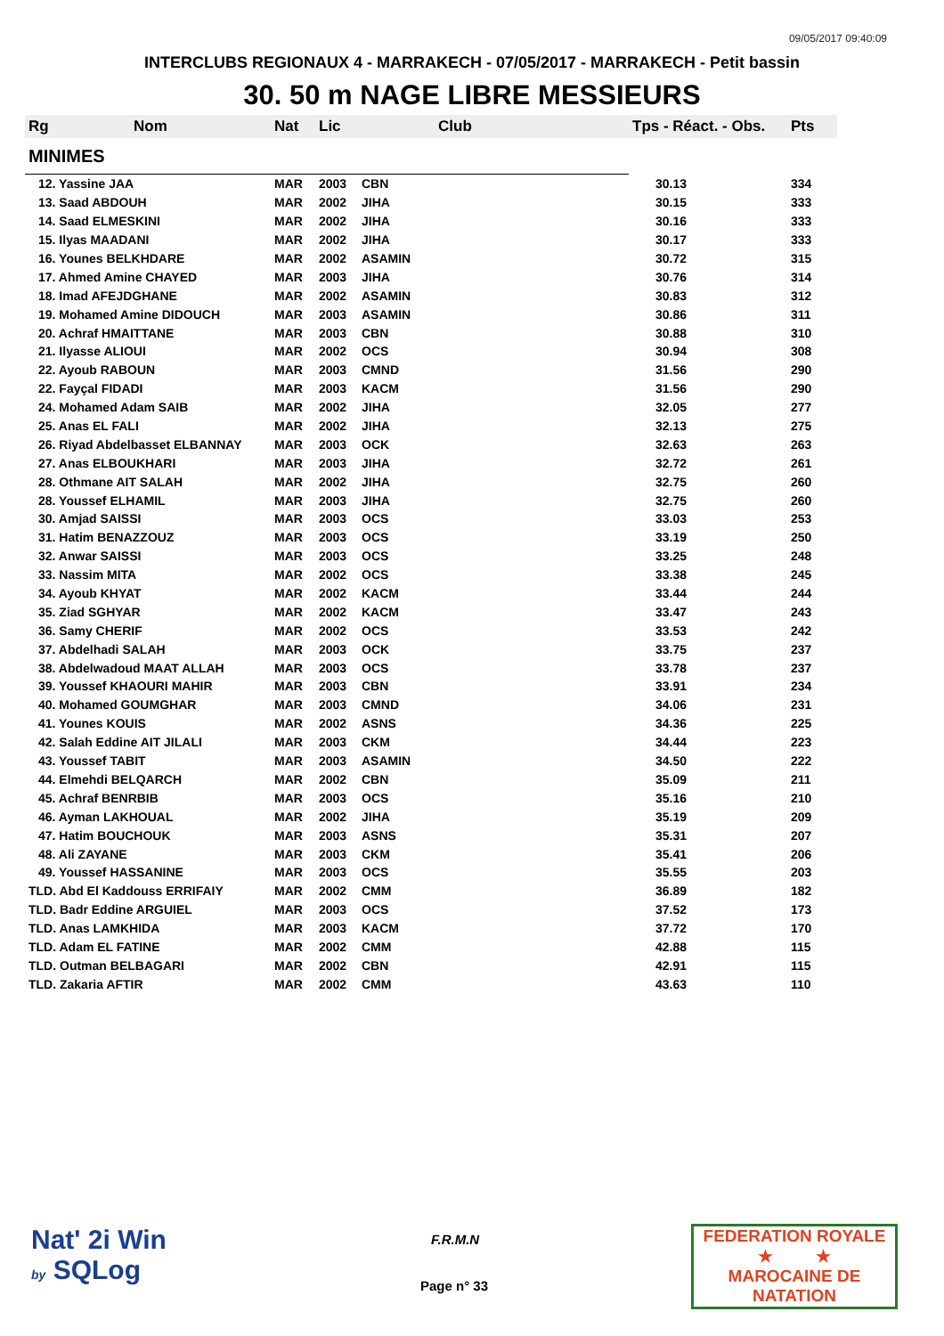09/05/2017 09:40:09
INTERCLUBS REGIONAUX 4 - MARRAKECH - 07/05/2017 - MARRAKECH - Petit bassin
30. 50 m NAGE LIBRE MESSIEURS
| Rg | Nom | Nat | Lic | Club | Tps - Réact. - Obs. | Pts |
| --- | --- | --- | --- | --- | --- | --- |
| MINIMES | | | | | | |
| 12. Yassine JAA | | MAR | 2003 | CBN | 30.13 | 334 |
| 13. Saad ABDOUH | | MAR | 2002 | JIHA | 30.15 | 333 |
| 14. Saad ELMESKINI | | MAR | 2002 | JIHA | 30.16 | 333 |
| 15. Ilyas MAADANI | | MAR | 2002 | JIHA | 30.17 | 333 |
| 16. Younes BELKHDARE | | MAR | 2002 | ASAMIN | 30.72 | 315 |
| 17. Ahmed Amine CHAYED | | MAR | 2003 | JIHA | 30.76 | 314 |
| 18. Imad AFEJDGHANE | | MAR | 2002 | ASAMIN | 30.83 | 312 |
| 19. Mohamed Amine DIDOUCH | | MAR | 2003 | ASAMIN | 30.86 | 311 |
| 20. Achraf HMAITTANE | | MAR | 2003 | CBN | 30.88 | 310 |
| 21. Ilyasse ALIOUI | | MAR | 2002 | OCS | 30.94 | 308 |
| 22. Ayoub RABOUN | | MAR | 2003 | CMND | 31.56 | 290 |
| 22. Fayçal FIDADI | | MAR | 2003 | KACM | 31.56 | 290 |
| 24. Mohamed Adam SAIB | | MAR | 2002 | JIHA | 32.05 | 277 |
| 25. Anas EL FALI | | MAR | 2002 | JIHA | 32.13 | 275 |
| 26. Riyad Abdelbasset ELBANNAY | | MAR | 2003 | OCK | 32.63 | 263 |
| 27. Anas ELBOUKHARI | | MAR | 2003 | JIHA | 32.72 | 261 |
| 28. Othmane AIT SALAH | | MAR | 2002 | JIHA | 32.75 | 260 |
| 28. Youssef ELHAMIL | | MAR | 2003 | JIHA | 32.75 | 260 |
| 30. Amjad SAISSI | | MAR | 2003 | OCS | 33.03 | 253 |
| 31. Hatim BENAZZOUZ | | MAR | 2003 | OCS | 33.19 | 250 |
| 32. Anwar SAISSI | | MAR | 2003 | OCS | 33.25 | 248 |
| 33. Nassim MITA | | MAR | 2002 | OCS | 33.38 | 245 |
| 34. Ayoub KHYAT | | MAR | 2002 | KACM | 33.44 | 244 |
| 35. Ziad SGHYAR | | MAR | 2002 | KACM | 33.47 | 243 |
| 36. Samy CHERIF | | MAR | 2002 | OCS | 33.53 | 242 |
| 37. Abdelhadi SALAH | | MAR | 2003 | OCK | 33.75 | 237 |
| 38. Abdelwadoud MAAT ALLAH | | MAR | 2003 | OCS | 33.78 | 237 |
| 39. Youssef KHAOURI MAHIR | | MAR | 2003 | CBN | 33.91 | 234 |
| 40. Mohamed GOUMGHAR | | MAR | 2003 | CMND | 34.06 | 231 |
| 41. Younes KOUIS | | MAR | 2002 | ASNS | 34.36 | 225 |
| 42. Salah Eddine AIT JILALI | | MAR | 2003 | CKM | 34.44 | 223 |
| 43. Youssef TABIT | | MAR | 2003 | ASAMIN | 34.50 | 222 |
| 44. Elmehdi BELQARCH | | MAR | 2002 | CBN | 35.09 | 211 |
| 45. Achraf BENRBIB | | MAR | 2003 | OCS | 35.16 | 210 |
| 46. Ayman LAKHOUAL | | MAR | 2002 | JIHA | 35.19 | 209 |
| 47. Hatim BOUCHOUK | | MAR | 2003 | ASNS | 35.31 | 207 |
| 48. Ali ZAYANE | | MAR | 2003 | CKM | 35.41 | 206 |
| 49. Youssef HASSANINE | | MAR | 2003 | OCS | 35.55 | 203 |
| TLD. Abd El Kaddouss ERRIFAIY | | MAR | 2002 | CMM | 36.89 | 182 |
| TLD. Badr Eddine ARGUIEL | | MAR | 2003 | OCS | 37.52 | 173 |
| TLD. Anas LAMKHIDA | | MAR | 2003 | KACM | 37.72 | 170 |
| TLD. Adam EL FATINE | | MAR | 2002 | CMM | 42.88 | 115 |
| TLD. Outman BELBAGARI | | MAR | 2002 | CBN | 42.91 | 115 |
| TLD. Zakaria AFTIR | | MAR | 2002 | CMM | 43.63 | 110 |
Nat' 2i Win
by SQLog
F.R.M.N
Page n° 33
FEDERATION ROYALE
★ ★
MAROCAINE DE NATATION